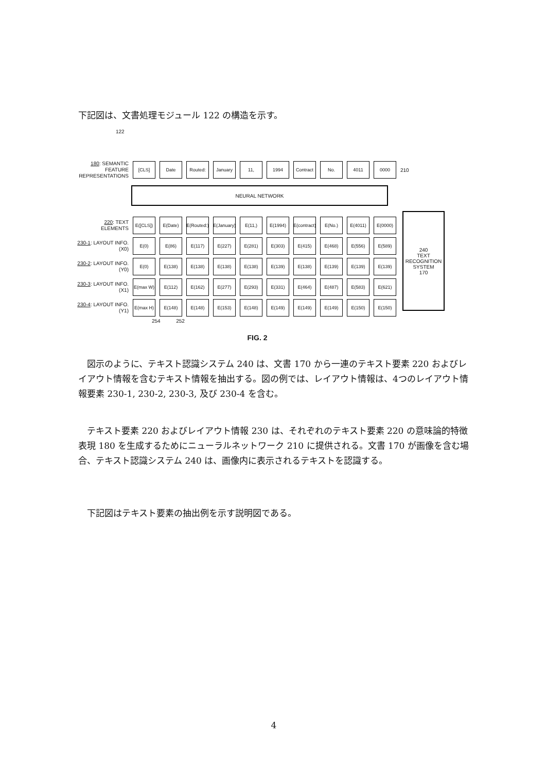下記図は、文書処理モジュール 122 の構造を示す。
122
180: SEMANTIC FEATURE REPRESENTATIONS
[CLS] Date Routed: January 11, 1994
Contract
No. 4011 0000
210
NEURAL NETWORK
220: TEXT ELEMENTS
E([CLS])
E(Date)
E(Routed:)
E(January)
E(11,) E(1994)
E(contract)
E(No.) E(4011) E(0000)
230-1: LAYOUT INFO. (X0)
E(0) E(86) E(117) E(227) E(281) E(303) E(415) E(468) E(556) E(589)
230-2: LAYOUT INFO. (Y0)
E(0) E(138) E(138) E(138) E(138) E(139) E(138) E(139) E(139) E(139)
230-3: LAYOUT INFO. (X1)
E(max W)
E(112) E(162) E(277) E(293) E(331) E(464) E(487) E(583) E(621)
230-4: LAYOUT INFO. (Y1)
E(max H)
E(148) E(148) E(153) E(148) E(149) E(149) E(149) E(150) E(150)
254 252
FIG. 2
240
TEXT RECOGNITION SYSTEM
170
　図示のように、テキスト認識システム 240 は、文書 170 から一連のテキスト要素 220 およびレイアウト情報を含むテキスト情報を抽出する。図の例では、レイアウト情報は、4つのレイアウト情報要素 230-1, 230-2, 230-3, 及び 230-4 を含む。
　テキスト要素 220 およびレイアウト情報 230 は、それぞれのテキスト要素 220 の意味論的特徴表現 180 を生成するためにニューラルネットワーク 210 に提供される。文書 170 が画像を含む場合、テキスト認識システム 240 は、画像内に表示されるテキストを認識する。
　下記図はテキスト要素の抽出例を示す説明図である。
4